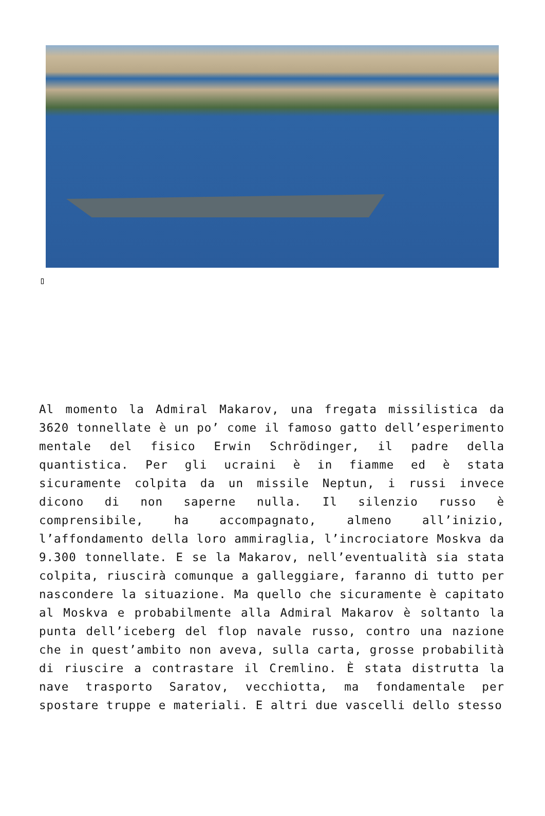▯
Al momento la Admiral Makarov, una fregata missilistica da 3620 tonnellate è un po’ come il famoso gatto dell’esperimento mentale del fisico Erwin Schrödinger, il padre della quantistica. Per gli ucraini è in fiamme ed è stata sicuramente colpita da un missile Neptun, i russi invece dicono di non saperne nulla. Il silenzio russo è comprensibile, ha accompagnato, almeno all’inizio, l’affondamento della loro ammiraglia, l’incrociatore Moskva da 9.300 tonnellate. E se la Makarov, nell’eventualità sia stata colpita, riuscirà comunque a galleggiare, faranno di tutto per nascondere la situazione. Ma quello che sicuramente è capitato al Moskva e probabilmente alla Admiral Makarov è soltanto la punta dell’iceberg del flop navale russo, contro una nazione che in quest’ambito non aveva, sulla carta, grosse probabilità di riuscire a contrastare il Cremlino. È stata distrutta la nave trasporto Saratov, vecchiotta, ma fondamentale per spostare truppe e materiali. E altri due vascelli dello stesso